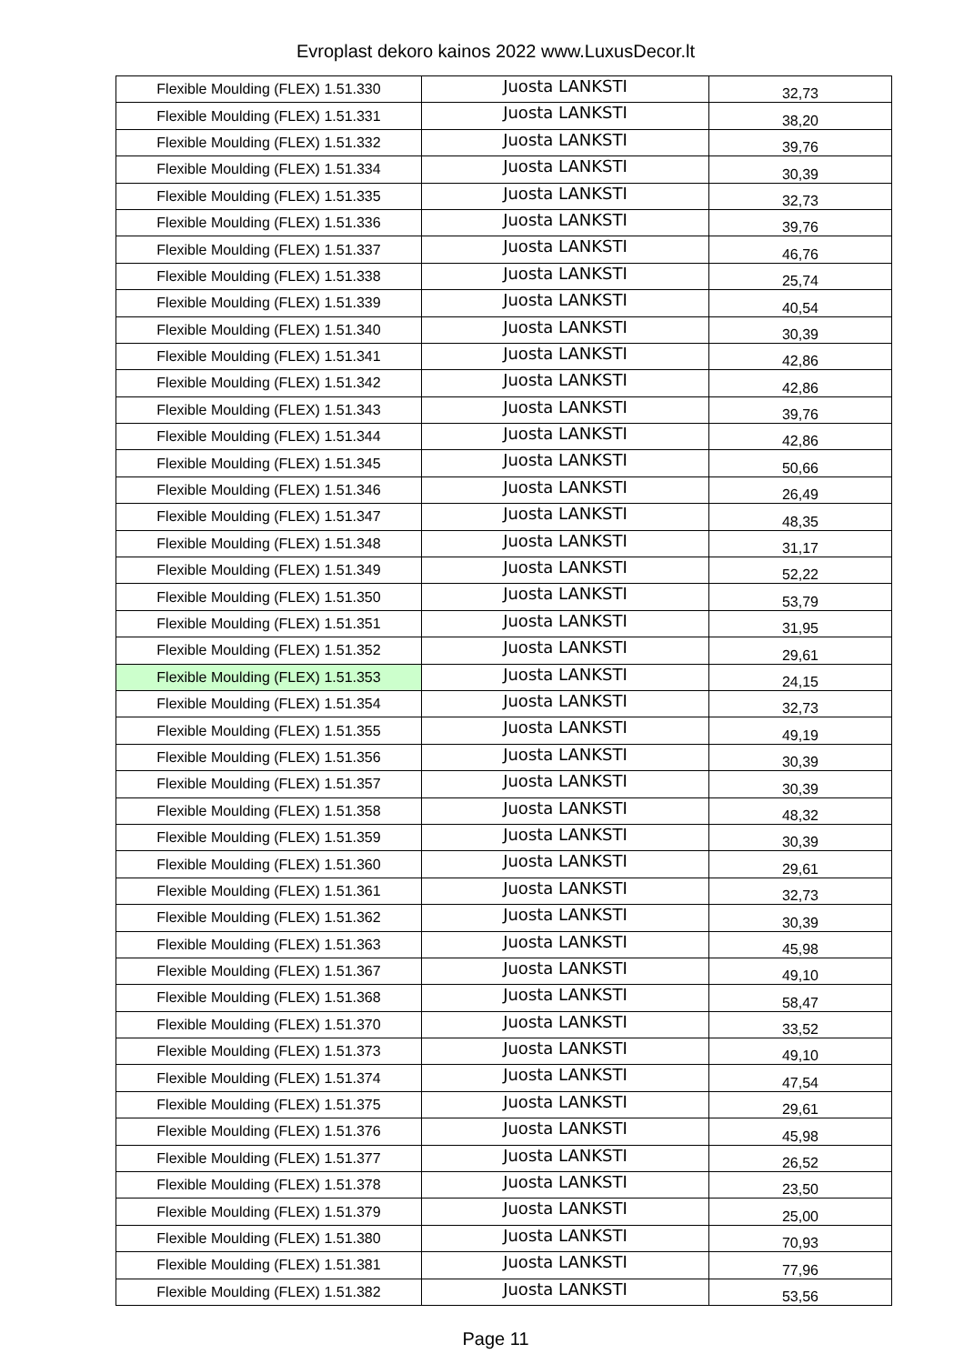Evroplast dekoro kainos 2022 www.LuxusDecor.lt
| Flexible Moulding (FLEX) 1.51.330 | Juosta LANKSTI | 32,73 |
| Flexible Moulding (FLEX) 1.51.331 | Juosta LANKSTI | 38,20 |
| Flexible Moulding (FLEX) 1.51.332 | Juosta LANKSTI | 39,76 |
| Flexible Moulding (FLEX) 1.51.334 | Juosta LANKSTI | 30,39 |
| Flexible Moulding (FLEX) 1.51.335 | Juosta LANKSTI | 32,73 |
| Flexible Moulding (FLEX) 1.51.336 | Juosta LANKSTI | 39,76 |
| Flexible Moulding (FLEX) 1.51.337 | Juosta LANKSTI | 46,76 |
| Flexible Moulding (FLEX) 1.51.338 | Juosta LANKSTI | 25,74 |
| Flexible Moulding (FLEX) 1.51.339 | Juosta LANKSTI | 40,54 |
| Flexible Moulding (FLEX) 1.51.340 | Juosta LANKSTI | 30,39 |
| Flexible Moulding (FLEX) 1.51.341 | Juosta LANKSTI | 42,86 |
| Flexible Moulding (FLEX) 1.51.342 | Juosta LANKSTI | 42,86 |
| Flexible Moulding (FLEX) 1.51.343 | Juosta LANKSTI | 39,76 |
| Flexible Moulding (FLEX) 1.51.344 | Juosta LANKSTI | 42,86 |
| Flexible Moulding (FLEX) 1.51.345 | Juosta LANKSTI | 50,66 |
| Flexible Moulding (FLEX) 1.51.346 | Juosta LANKSTI | 26,49 |
| Flexible Moulding (FLEX) 1.51.347 | Juosta LANKSTI | 48,35 |
| Flexible Moulding (FLEX) 1.51.348 | Juosta LANKSTI | 31,17 |
| Flexible Moulding (FLEX) 1.51.349 | Juosta LANKSTI | 52,22 |
| Flexible Moulding (FLEX) 1.51.350 | Juosta LANKSTI | 53,79 |
| Flexible Moulding (FLEX) 1.51.351 | Juosta LANKSTI | 31,95 |
| Flexible Moulding (FLEX) 1.51.352 | Juosta LANKSTI | 29,61 |
| Flexible Moulding (FLEX) 1.51.353 | Juosta LANKSTI | 24,15 |
| Flexible Moulding (FLEX) 1.51.354 | Juosta LANKSTI | 32,73 |
| Flexible Moulding (FLEX) 1.51.355 | Juosta LANKSTI | 49,19 |
| Flexible Moulding (FLEX) 1.51.356 | Juosta LANKSTI | 30,39 |
| Flexible Moulding (FLEX) 1.51.357 | Juosta LANKSTI | 30,39 |
| Flexible Moulding (FLEX) 1.51.358 | Juosta LANKSTI | 48,32 |
| Flexible Moulding (FLEX) 1.51.359 | Juosta LANKSTI | 30,39 |
| Flexible Moulding (FLEX) 1.51.360 | Juosta LANKSTI | 29,61 |
| Flexible Moulding (FLEX) 1.51.361 | Juosta LANKSTI | 32,73 |
| Flexible Moulding (FLEX) 1.51.362 | Juosta LANKSTI | 30,39 |
| Flexible Moulding (FLEX) 1.51.363 | Juosta LANKSTI | 45,98 |
| Flexible Moulding (FLEX) 1.51.367 | Juosta LANKSTI | 49,10 |
| Flexible Moulding (FLEX) 1.51.368 | Juosta LANKSTI | 58,47 |
| Flexible Moulding (FLEX) 1.51.370 | Juosta LANKSTI | 33,52 |
| Flexible Moulding (FLEX) 1.51.373 | Juosta LANKSTI | 49,10 |
| Flexible Moulding (FLEX) 1.51.374 | Juosta LANKSTI | 47,54 |
| Flexible Moulding (FLEX) 1.51.375 | Juosta LANKSTI | 29,61 |
| Flexible Moulding (FLEX) 1.51.376 | Juosta LANKSTI | 45,98 |
| Flexible Moulding (FLEX) 1.51.377 | Juosta LANKSTI | 26,52 |
| Flexible Moulding (FLEX) 1.51.378 | Juosta LANKSTI | 23,50 |
| Flexible Moulding (FLEX) 1.51.379 | Juosta LANKSTI | 25,00 |
| Flexible Moulding (FLEX) 1.51.380 | Juosta LANKSTI | 70,93 |
| Flexible Moulding (FLEX) 1.51.381 | Juosta LANKSTI | 77,96 |
| Flexible Moulding (FLEX) 1.51.382 | Juosta LANKSTI | 53,56 |
Page 11